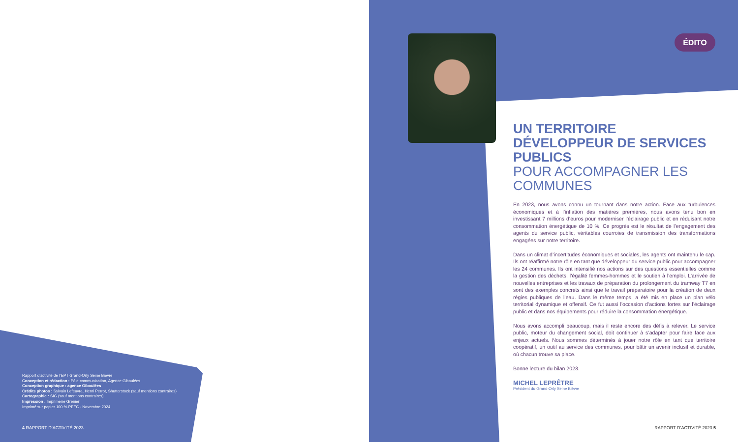ÉDITO
Rapport d’activité de l’EPT Grand-Orly Seine Bièvre
Conception et rédaction : Pôle communication, Agence Giboulées
Conception graphique : agence Giboulées
Crédits photos : Sylvain Lefeuvre, Henri Perrot, Shutterstock (sauf mentions contraires)
Cartographie : SIG (sauf mentions contraires)
Impression : Imprimerie Grenier
Imprimé sur papier 100 % PEFC - Novembre 2024
4 RAPPORT D’ACTIVITÉ 2023
UN TERRITOIRE DÉVELOPPEUR DE SERVICES PUBLICS
POUR ACCOMPAGNER LES COMMUNES
En 2023, nous avons connu un tournant dans notre action. Face aux turbulences économiques et à l’inflation des matières premières, nous avons tenu bon en investissant 7 millions d’euros pour moderniser l’éclairage public et en réduisant notre consommation énergétique de 10 %. Ce progrès est le résultat de l’engagement des agents du service public, véritables courroies de transmission des transformations engagées sur notre territoire.
Dans un climat d’incertitudes économiques et sociales, les agents ont maintenu le cap. Ils ont réaffirmé notre rôle en tant que développeur du service public pour accompagner les 24 communes. Ils ont intensifié nos actions sur des questions essentielles comme la gestion des déchets, l’égalité femmes-hommes et le soutien à l’emploi. L’arrivée de nouvelles entreprises et les travaux de préparation du prolongement du tramway T7 en sont des exemples concrets ainsi que le travail préparatoire pour la création de deux régies publiques de l’eau. Dans le même temps, a été mis en place un plan vélo territorial dynamique et offensif. Ce fut aussi l’occasion d’actions fortes sur l’éclairage public et dans nos équipements pour réduire la consommation énergétique.
Nous avons accompli beaucoup, mais il reste encore des défis à relever. Le service public, moteur du changement social, doit continuer à s’adapter pour faire face aux enjeux actuels. Nous sommes déterminés à jouer notre rôle en tant que territoire coopératif, un outil au service des communes, pour bâtir un avenir inclusif et durable, où chacun trouve sa place.
Bonne lecture du bilan 2023.
MICHEL LEPRÊTRE
Président du Grand-Orly Seine Bièvre
RAPPORT D’ACTIVITÉ 2023 5